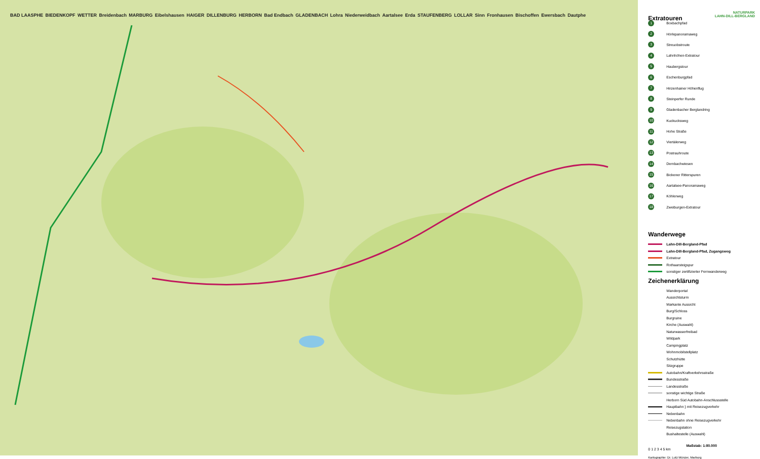BAD LAASPHE BIEDENKOPF WETTER Breidenbach MARBURG Eibelshausen HAIGER DILLENBURG HERBORN Bad Endbach GLADENBACH Lohra Niederweidbach Aartalsee Erda STAUFENBERG LOLLAR Sinn Fronhausen Bischoffen Ewersbach Dautphe
Extratouren
NATURPARK
LAHN-DILL-BERGLAND
1 Boxbachpfad
2 Hörlepanoramaweg
3 Streuobstroute
4 Lahnhöhen-Extratour
5 Haubergstour
6 Eschenburgpfad
7 Hirzenhainer Höhenflug
8 Steinperfer Runde
9 Gladenbacher Berglandring
10 Kuckucksweg
11 Hohe Straße
12 Viertälerweg
13 Postrauhroute
14 Dernbachwiesen
15 Bickener Ritterspuren
16 Aartalsee-Panoramaweg
17 Köhlerweg
18 Zweiburgen-Extratour
Wanderwege
Lahn-Dill-Bergland-Pfad
Lahn-Dill-Bergland-Pfad, Zugangsweg
Extratour
Rothaarsteigspur
sonstiger zertifizierter Fernwanderweg
Zeichenerklärung
Wanderportal
Aussichtsturm
Markante Aussicht
Burg/Schloss
Burgruine
Kirche (Auswahl)
Naturwasserfreibad
Wildpark
Campingplatz
Wohnmobilstellplatz
Schutzhütte
Sitzgruppe
Autobahn/Kraftverkehrsstraße
Bundesstraße
Landesstraße
sonstige wichtige Straße
Herborn Süd Autobahn-Anschlussstelle
Hauptbahn } mit Reisezugverkehr
Nebenbahn
Nebenbahn ohne Reisezugverkehr
Reisezugstation
Bushaltestelle (Auswahl)
Maßstab: 1:80.000
0 1 2 3 4 5 km
Kartographie: Dr. Lutz Münzer, Marburg